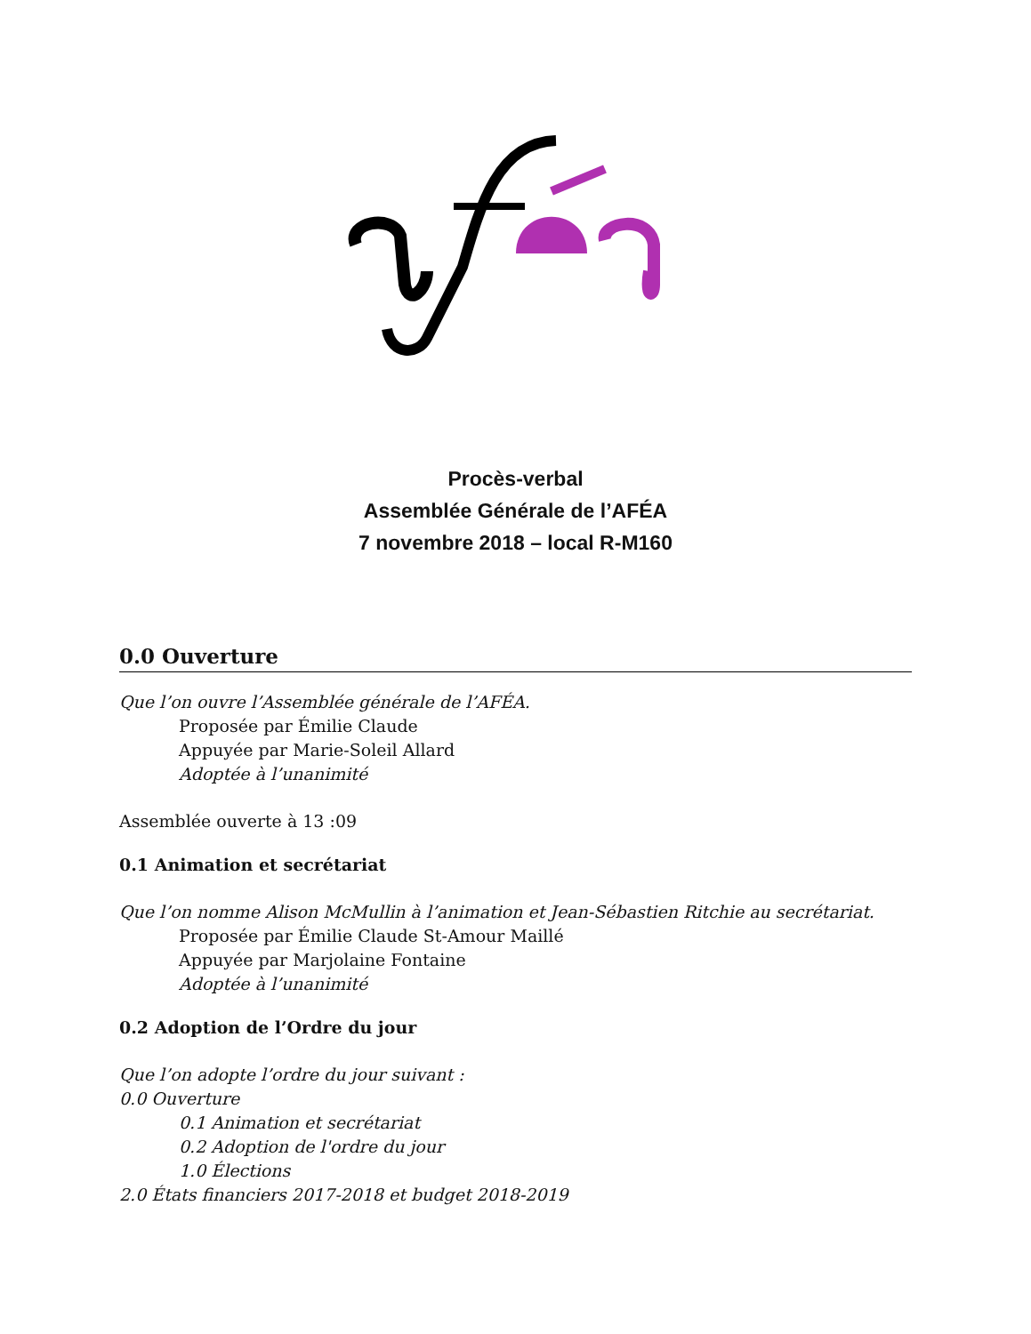Procès-verbal
Assemblée Générale de l’AFÉA
7 novembre 2018 – local R-M160
0.0 Ouverture
Que l’on ouvre l’Assemblée générale de l’AFÉA.
Proposée par Émilie Claude
Appuyée par Marie-Soleil Allard
Adoptée à l’unanimité
Assemblée ouverte à 13 :09
0.1 Animation et secrétariat
Que l’on nomme Alison McMullin à l’animation et Jean-Sébastien Ritchie au secrétariat.
Proposée par Émilie Claude St-Amour Maillé
Appuyée par Marjolaine Fontaine
Adoptée à l’unanimité
0.2 Adoption de l’Ordre du jour
Que l’on adopte l’ordre du jour suivant :
0.0 Ouverture
0.1 Animation et secrétariat
0.2 Adoption de l'ordre du jour
1.0 Élections
2.0 États financiers 2017-2018 et budget 2018-2019